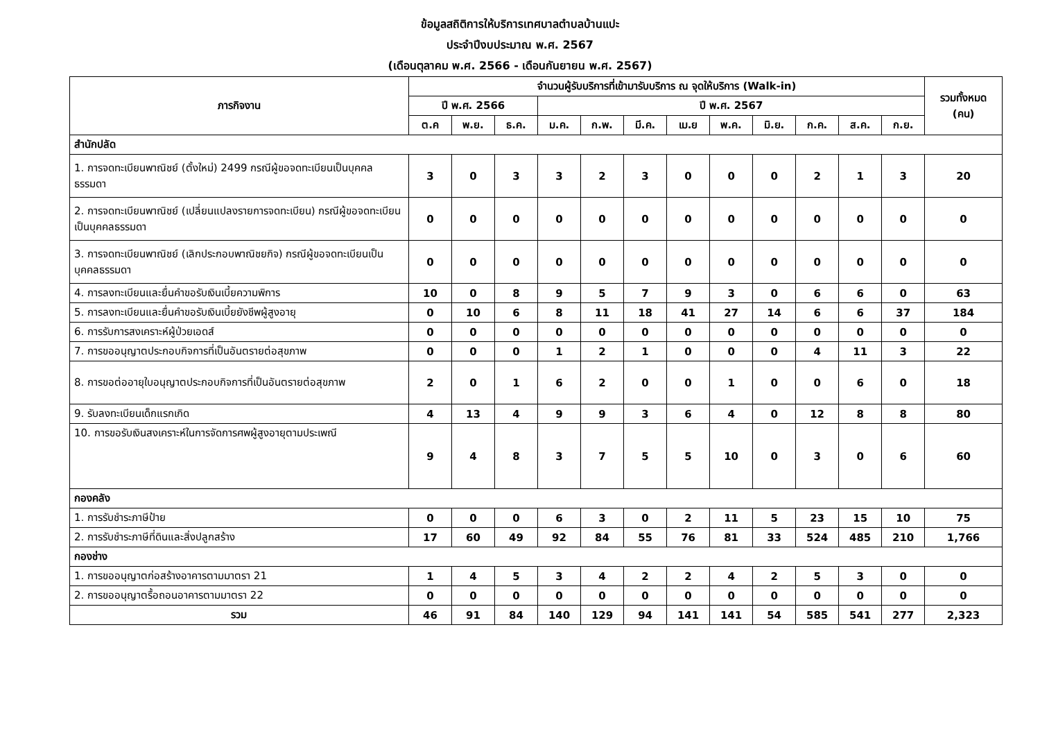ข้อมูลสถิติการให้บริการเทศบาลตำบลบ้านแปะ
ประจำปีงบประมาณ พ.ศ. 2567
(เดือนตุลาคม พ.ศ. 2566 - เดือนกันยายน พ.ศ. 2567)
| ภารกิจงาน | จำนวนผู้รับบริการที่เข้ามารับบริการ ณ จุดให้บริการ (Walk-in) | | | | | | | | | | | | รวมทั้งหมด (คน) |
| --- | --- | --- | --- | --- | --- | --- | --- | --- | --- | --- | --- | --- | --- |
| | ปี พ.ศ. 2566 | | | ปี พ.ศ. 2567 | | | | | | | | | |
| | ต.ค | พ.ย. | ธ.ค. | ม.ค. | ก.พ. | มี.ค. | เม.ย | พ.ค. | มิ.ย. | ก.ค. | ส.ค. | ก.ย. | |
| สำนักปลัด | | | | | | | | | | | | | |
| 1. การจดทะเบียนพาณิชย์ (ตั้งใหม่) 2499 กรณีผู้ขอจดทะเบียนเป็นบุคคลธรรมดา | 3 | 0 | 3 | 3 | 2 | 3 | 0 | 0 | 0 | 2 | 1 | 3 | 20 |
| 2. การจดทะเบียนพาณิชย์ (เปลี่ยนแปลงรายการจดทะเบียน) กรณีผู้ขอจดทะเบียนเป็นบุคคลธรรมดา | 0 | 0 | 0 | 0 | 0 | 0 | 0 | 0 | 0 | 0 | 0 | 0 | 0 |
| 3. การจดทะเบียนพาณิชย์ (เลิกประกอบพาณิชยกิจ) กรณีผู้ขอจดทะเบียนเป็นบุคคลธรรมดา | 0 | 0 | 0 | 0 | 0 | 0 | 0 | 0 | 0 | 0 | 0 | 0 | 0 |
| 4. การลงทะเบียนและยื่นคำขอรับเงินเบี้ยความพิการ | 10 | 0 | 8 | 9 | 5 | 7 | 9 | 3 | 0 | 6 | 6 | 0 | 63 |
| 5. การลงทะเบียนและยื่นคำขอรับเงินเบี้ยยังชีพผู้สูงอายุ | 0 | 10 | 6 | 8 | 11 | 18 | 41 | 27 | 14 | 6 | 6 | 37 | 184 |
| 6. การรับการสงเคราะห์ผู้ป่วยเอดส์ | 0 | 0 | 0 | 0 | 0 | 0 | 0 | 0 | 0 | 0 | 0 | 0 | 0 |
| 7. การขออนุญาตประกอบกิจการที่เป็นอันตรายต่อสุขภาพ | 0 | 0 | 0 | 1 | 2 | 1 | 0 | 0 | 0 | 4 | 11 | 3 | 22 |
| 8. การขอต่ออายุใบอนุญาตประกอบกิจการที่เป็นอันตรายต่อสุขภาพ | 2 | 0 | 1 | 6 | 2 | 0 | 0 | 1 | 0 | 0 | 6 | 0 | 18 |
| 9. รับลงทะเบียนเด็กแรกเกิด | 4 | 13 | 4 | 9 | 9 | 3 | 6 | 4 | 0 | 12 | 8 | 8 | 80 |
| 10. การขอรับเงินสงเคราะห์ในการจัดการศพผู้สูงอายุตามประเพณี | 9 | 4 | 8 | 3 | 7 | 5 | 5 | 10 | 0 | 3 | 0 | 6 | 60 |
| กองคลัง | | | | | | | | | | | | | |
| 1. การรับชำระภาษีป้าย | 0 | 0 | 0 | 6 | 3 | 0 | 2 | 11 | 5 | 23 | 15 | 10 | 75 |
| 2. การรับชำระภาษีที่ดินและสิ่งปลูกสร้าง | 17 | 60 | 49 | 92 | 84 | 55 | 76 | 81 | 33 | 524 | 485 | 210 | 1,766 |
| กองช่าง | | | | | | | | | | | | | |
| 1. การขออนุญาตก่อสร้างอาคารตามมาตรา 21 | 1 | 4 | 5 | 3 | 4 | 2 | 2 | 4 | 2 | 5 | 3 | 0 | 0 |
| 2. การขออนุญาตรื้อถอนอาคารตามมาตรา 22 | 0 | 0 | 0 | 0 | 0 | 0 | 0 | 0 | 0 | 0 | 0 | 0 | 0 |
| รวม | 46 | 91 | 84 | 140 | 129 | 94 | 141 | 141 | 54 | 585 | 541 | 277 | 2,323 |